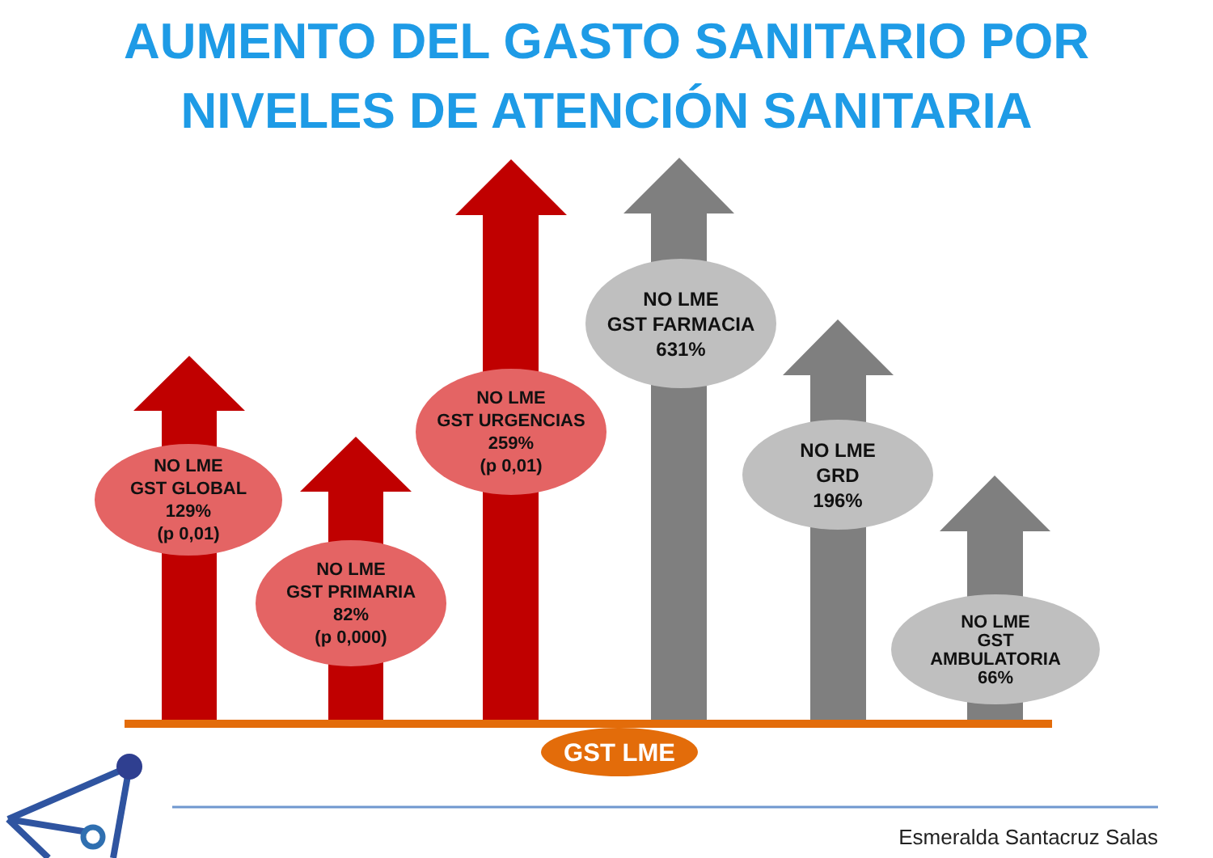AUMENTO DEL GASTO SANITARIO POR
NIVELES DE ATENCIÓN SANITARIA
NO LME
GST GLOBAL
129%
(p 0,01)
NO LME
GST PRIMARIA
82%
(p 0,000)
NO LME
GST URGENCIAS
259%
(p 0,01)
NO LME
GST FARMACIA
631%
NO LME
GRD
196%
NO LME
GST
AMBULATORIA
66%
GST LME
Esmeralda Santacruz Salas